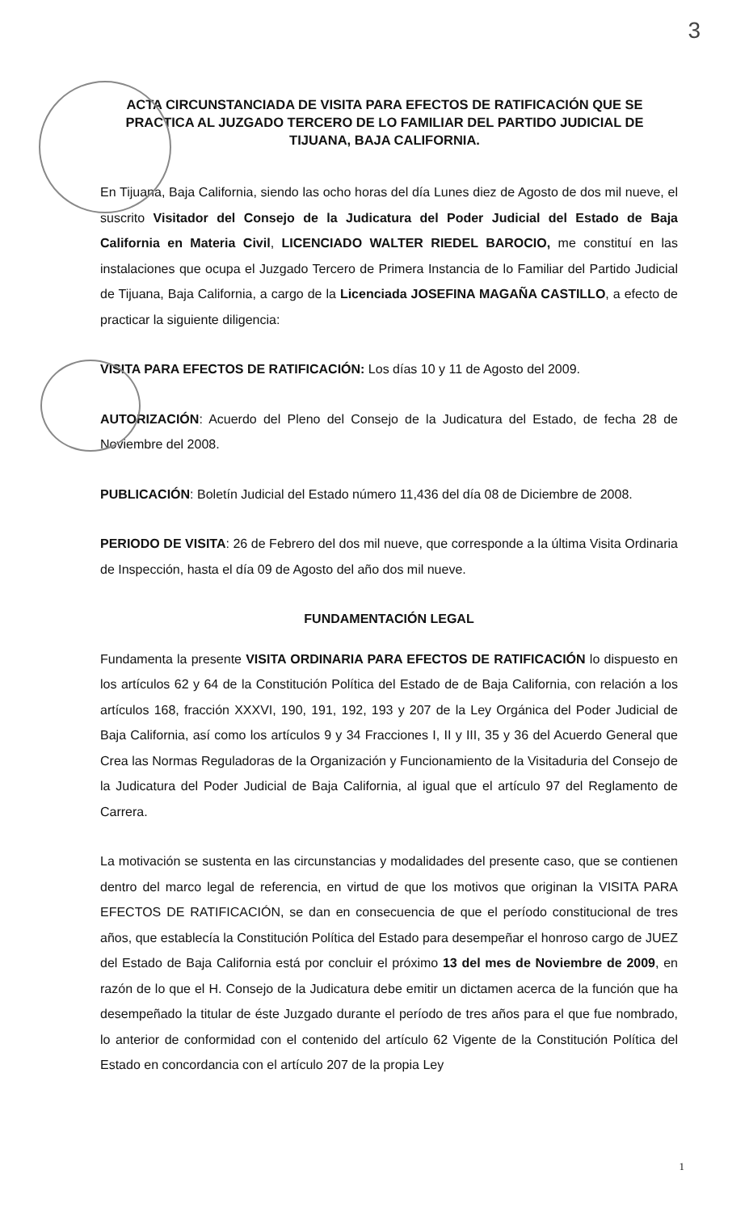3
ACTA CIRCUNSTANCIADA DE VISITA PARA EFECTOS DE RATIFICACIÓN QUE SE PRACTICA AL JUZGADO TERCERO DE LO FAMILIAR DEL PARTIDO JUDICIAL DE TIJUANA, BAJA CALIFORNIA.
En Tijuana, Baja California, siendo las ocho horas del día Lunes diez de Agosto de dos mil nueve, el suscrito Visitador del Consejo de la Judicatura del Poder Judicial del Estado de Baja California en Materia Civil, LICENCIADO WALTER RIEDEL BAROCIO, me constituí en las instalaciones que ocupa el Juzgado Tercero de Primera Instancia de lo Familiar del Partido Judicial de Tijuana, Baja California, a cargo de la Licenciada JOSEFINA MAGAÑA CASTILLO, a efecto de practicar la siguiente diligencia:
VISITA PARA EFECTOS DE RATIFICACIÓN: Los días 10 y 11 de Agosto del 2009.
AUTORIZACIÓN: Acuerdo del Pleno del Consejo de la Judicatura del Estado, de fecha 28 de Noviembre del 2008.
PUBLICACIÓN: Boletín Judicial del Estado número 11,436 del día 08 de Diciembre de 2008.
PERIODO DE VISITA: 26 de Febrero del dos mil nueve, que corresponde a la última Visita Ordinaria de Inspección, hasta el día 09 de Agosto del año dos mil nueve.
FUNDAMENTACIÓN LEGAL
Fundamenta la presente VISITA ORDINARIA PARA EFECTOS DE RATIFICACIÓN lo dispuesto en los artículos 62 y 64 de la Constitución Política del Estado de de Baja California, con relación a los artículos 168, fracción XXXVI, 190, 191, 192, 193 y 207 de la Ley Orgánica del Poder Judicial de Baja California, así como los artículos 9 y 34 Fracciones I, II y III, 35 y 36 del Acuerdo General que Crea las Normas Reguladoras de la Organización y Funcionamiento de la Visitaduria del Consejo de la Judicatura del Poder Judicial de Baja California, al igual que el artículo 97 del Reglamento de Carrera.
La motivación se sustenta en las circunstancias y modalidades del presente caso, que se contienen dentro del marco legal de referencia, en virtud de que los motivos que originan la VISITA PARA EFECTOS DE RATIFICACIÓN, se dan en consecuencia de que el período constitucional de tres años, que establecía la Constitución Política del Estado para desempeñar el honroso cargo de JUEZ del Estado de Baja California está por concluir el próximo 13 del mes de Noviembre de 2009, en razón de lo que el H. Consejo de la Judicatura debe emitir un dictamen acerca de la función que ha desempeñado la titular de éste Juzgado durante el período de tres años para el que fue nombrado, lo anterior de conformidad con el contenido del artículo 62 Vigente de la Constitución Política del Estado en concordancia con el artículo 207 de la propia Ley
1